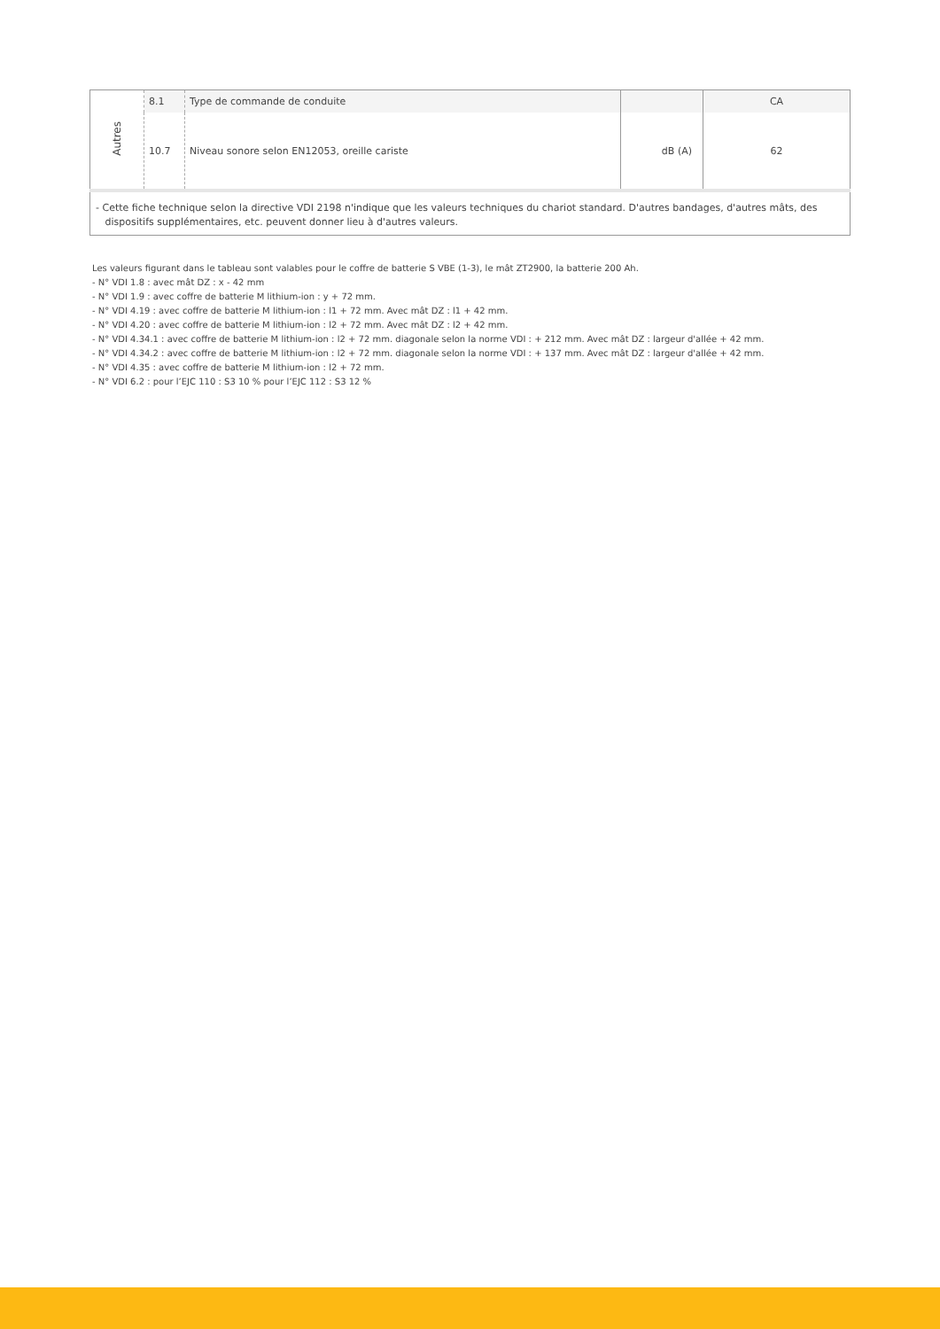| Autres | 8.1 | Type de commande de conduite | | CA |
| | 10.7 | Niveau sonore selon EN12053, oreille cariste | dB (A) | 62 |
| - Cette fiche technique selon la directive VDI 2198 n'indique que les valeurs techniques du chariot standard. D'autres bandages, d'autres mâts, des dispositifs supplémentaires, etc. peuvent donner lieu à d'autres valeurs. | | | | |
Les valeurs figurant dans le tableau sont valables pour le coffre de batterie S VBE (1-3), le mât ZT2900, la batterie 200 Ah.
- N° VDI 1.8 : avec mât DZ : x - 42 mm
- N° VDI 1.9 : avec coffre de batterie M lithium-ion : y + 72 mm.
- N° VDI 4.19 : avec coffre de batterie M lithium-ion : l1 + 72 mm. Avec mât DZ : l1 + 42 mm.
- N° VDI 4.20 : avec coffre de batterie M lithium-ion : l2 + 72 mm. Avec mât DZ : l2 + 42 mm.
- N° VDI 4.34.1 : avec coffre de batterie M lithium-ion : l2 + 72 mm. diagonale selon la norme VDI : + 212 mm. Avec mât DZ : largeur d'allée + 42 mm.
- N° VDI 4.34.2 : avec coffre de batterie M lithium-ion : l2 + 72 mm. diagonale selon la norme VDI : + 137 mm. Avec mât DZ : largeur d'allée + 42 mm.
- N° VDI 4.35 : avec coffre de batterie M lithium-ion : l2 + 72 mm.
- N° VDI 6.2 : pour l’EJC 110 : S3 10 % pour l’EJC 112 : S3 12 %